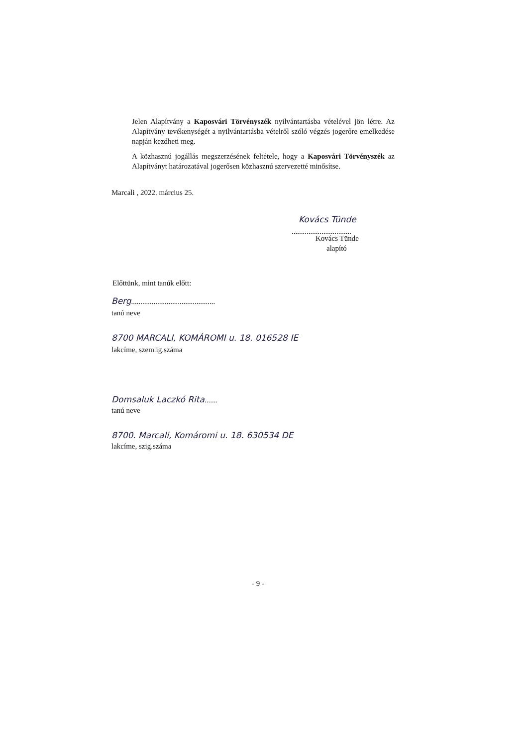Jelen Alapítvány a Kaposvári Törvényszék nyilvántartásba vételével jön létre. Az Alapítvány tevékenységét a nyilvántartásba vételről szóló végzés jogerőre emelkedése napján kezdheti meg.
A közhasznú jogállás megszerzésének feltétele, hogy a Kaposvári Törvényszék az Alapítványt határozatával jogerősen közhasznú szervezetté minősítse.
Marcali , 2022. március 25.
Kovács Tünde
................................
Kovács Tünde
alapító
Előttünk, mint tanúk előtt:
Berg.............................................
tanú neve
8700 MARCALI, KOMÁROMI u. 18. 016528 IE
lakcíme, szem.ig.száma
Domsaluk Laczkó Rita.......
tanú neve
8700. Marcali, Komáromi u. 18. 630534 DE
lakcíme, szig.száma
- 9 -